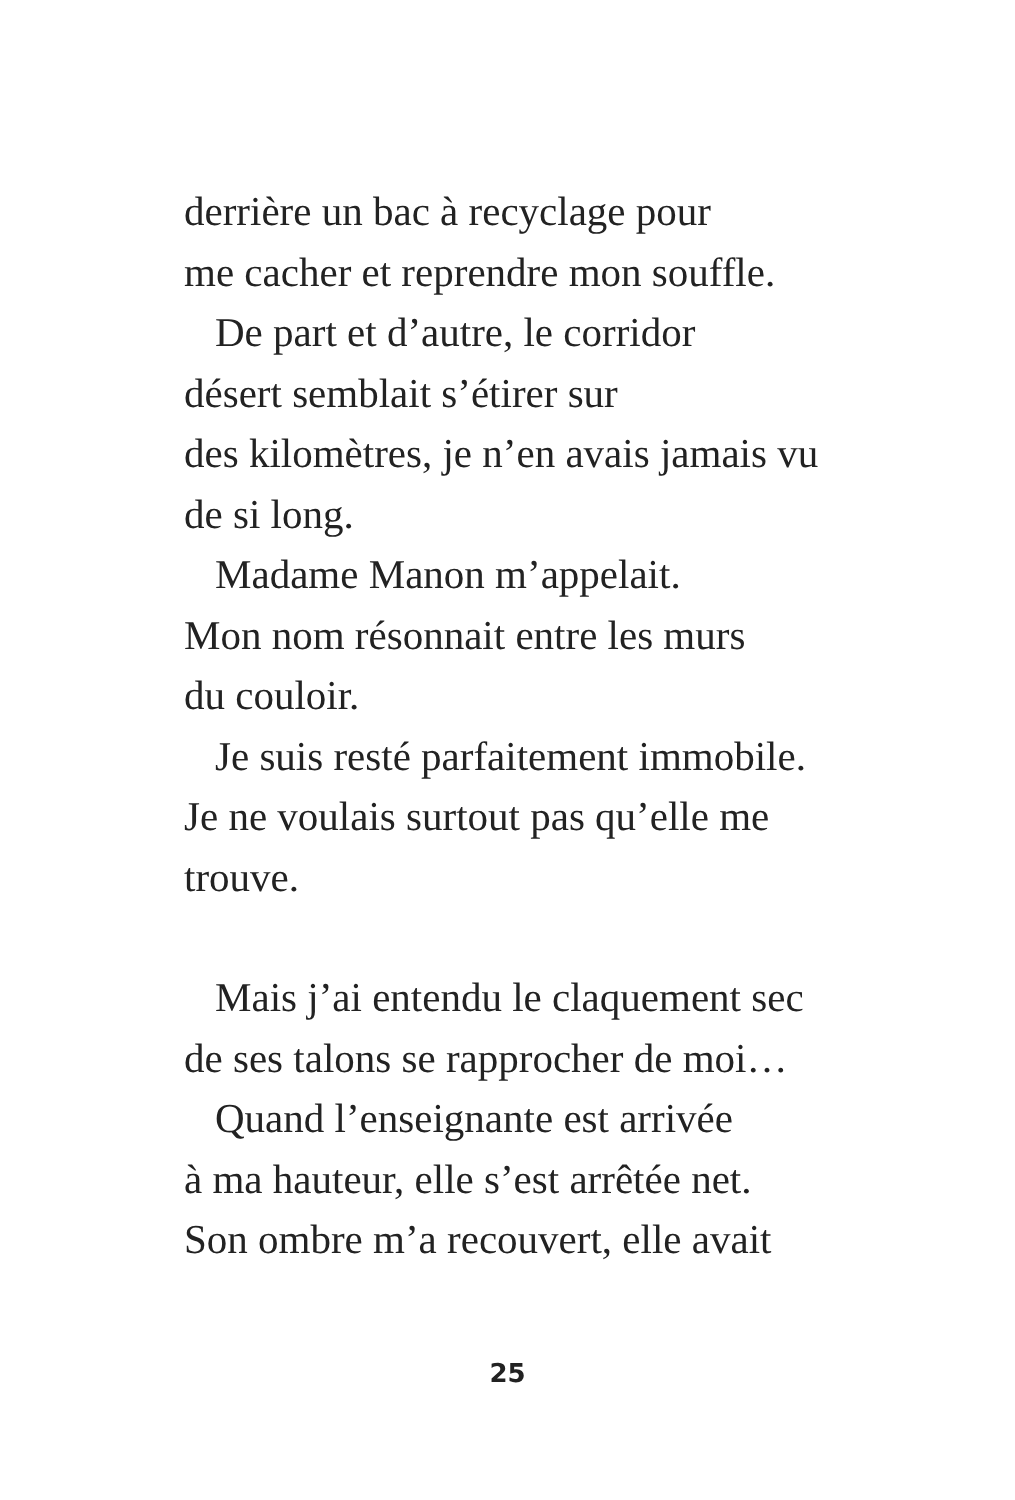derrière un bac à recyclage pour
me cacher et reprendre mon souffle.
De part et d’autre, le corridor
désert semblait s’étirer sur
des kilomètres, je n’en avais jamais vu
de si long.
Madame Manon m’appelait.
Mon nom résonnait entre les murs
du couloir.
Je suis resté parfaitement immobile.
Je ne voulais surtout pas qu’elle me
trouve.
Mais j’ai entendu le claquement sec
de ses talons se rapprocher de moi…
Quand l’enseignante est arrivée
à ma hauteur, elle s’est arrêtée net.
Son ombre m’a recouvert, elle avait
25